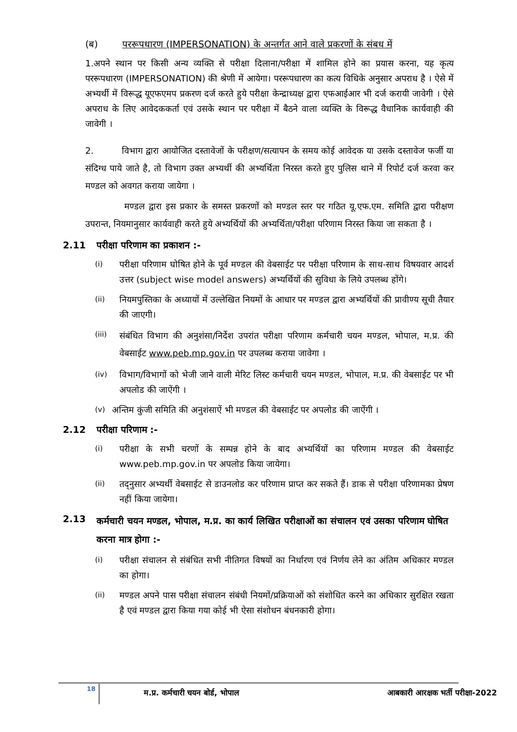(ब) पररूपधारण (IMPERSONATION) के अन्तर्गत आने वाले प्रकरणों के संबध में
1.अपने स्थान पर किसी अन्य व्यक्ति से परीक्षा दिलाना/परीक्षा में शामिल होने का प्रयास करना, यह कृत्य पररूपधारण (IMPERSONATION) की श्रेणी में आयेगा। पररूपधारण का कत्य विधिके अनुसार अपराध है । ऐसे में अभ्यर्थी में विरूद्ध यूएफएमप प्रकरण दर्ज करते हुये परीक्षा केन्द्राध्यक्ष द्वारा एफआईआर भी दर्ज करायी जावेगी । ऐसे अपराध के लिए आवेदककर्ता एवं उसके स्थान पर परीक्षा में बैठने वाला व्यक्ति के विरूद्ध वैधानिक कार्यवाही की जावेगी ।
2. विभाग द्वारा आयोजित दस्तावेजों के परीक्षण/सत्यापन के समय कोई आवेदक या उसके दस्तावेज फर्जी या संदिग्ध पाये जाते है, तो विभाग उक्त अभ्यर्थी की अभ्यर्थिता निरस्त करते हुए पुलिस थाने में रिपोर्ट दर्ज करवा कर मण्डल को अवगत कराया जायेगा ।
मण्डल द्वारा इस प्रकार के समस्त प्रकरणों को मण्डल स्तर पर गठित यू.एफ.एम. समिति द्वारा परीक्षण उपरान्त, नियमानुसार कार्यवाही करते हुये अभ्यर्थियों की अभ्यर्थिता/परीक्षा परिणाम निरस्त किया जा सकता है ।
2.11 परीक्षा परिणाम का प्रकाशन :-
(i) परीक्षा परिणाम घोषित होने के पूर्व मण्डल की वेबसाईट पर परीक्षा परिणाम के साथ-साथ विषयवार आदर्श उत्तर (subject wise model answers) अभ्यर्थियों की सुविधा के लिये उपलब्ध होंगे।
(ii) नियमपुस्तिका के अध्यायों में उल्लेखित नियमों के आधार पर मण्डल द्वारा अभ्यर्थियों की प्रावीण्य सूची तैयार की जाएगी।
(iii) संबंधित विभाग की अनुशंसा/निर्देश उपरांत परीक्षा परिणाम कर्मचारी चयन मण्डल, भोपाल, म.प्र. की वेबसाईट www.peb.mp.gov.in पर उपलब्ध कराया जावेगा ।
(iv) विभाग/विभागों को भेजी जाने वाली मेरिट लिस्ट कर्मचारी चयन मण्डल, भोपाल, म.प्र. की वेबसाईट पर भी अपलोड की जाऐंगी ।
(v) अन्तिम कुंजी समिति की अनुशंसाऐं भी मण्डल की वेबसाईट पर अपलोड की जाऐंगी ।
2.12 परीक्षा परिणाम :-
(i) परीक्षा के सभी चरणों के सम्पन्न होने के बाद अभ्यर्थियों का परिणाम मण्डल की वेबसाईट www.peb.mp.gov.in पर अपलोड किया जायेगा।
(ii) तद्नुसार अभ्यर्थी वेबसाईट से डाउनलोड कर परिणाम प्राप्त कर सकते हैं। डाक से परीक्षा परिणामका प्रेषण नहीं किया जायेगा।
2.13 कर्मचारी चयन मण्डल, भोपाल, म.प्र. का कार्य लिखित परीक्षाओं का संचालन एवं उसका परिणाम घोषित करना मात्र होगा :-
(i) परीक्षा संचालन से संबंधित सभी नीतिगत विषयों का निर्धारण एवं निर्णय लेने का अंतिम अधिकार मण्डल का होगा।
(ii) मण्डल अपने पास परीक्षा संचालन संबंधी नियमों/प्रक्रियाओं को संशोधित करने का अधिकार सुरक्षित रखता है एवं मण्डल द्वारा किया गया कोई भी ऐसा संशोधन बंधनकारी होगा।
18
म.प्र. कर्मचारी चयन बोर्ड, भोपाल आबकारी आरक्षक भर्ती परीक्षा-2022